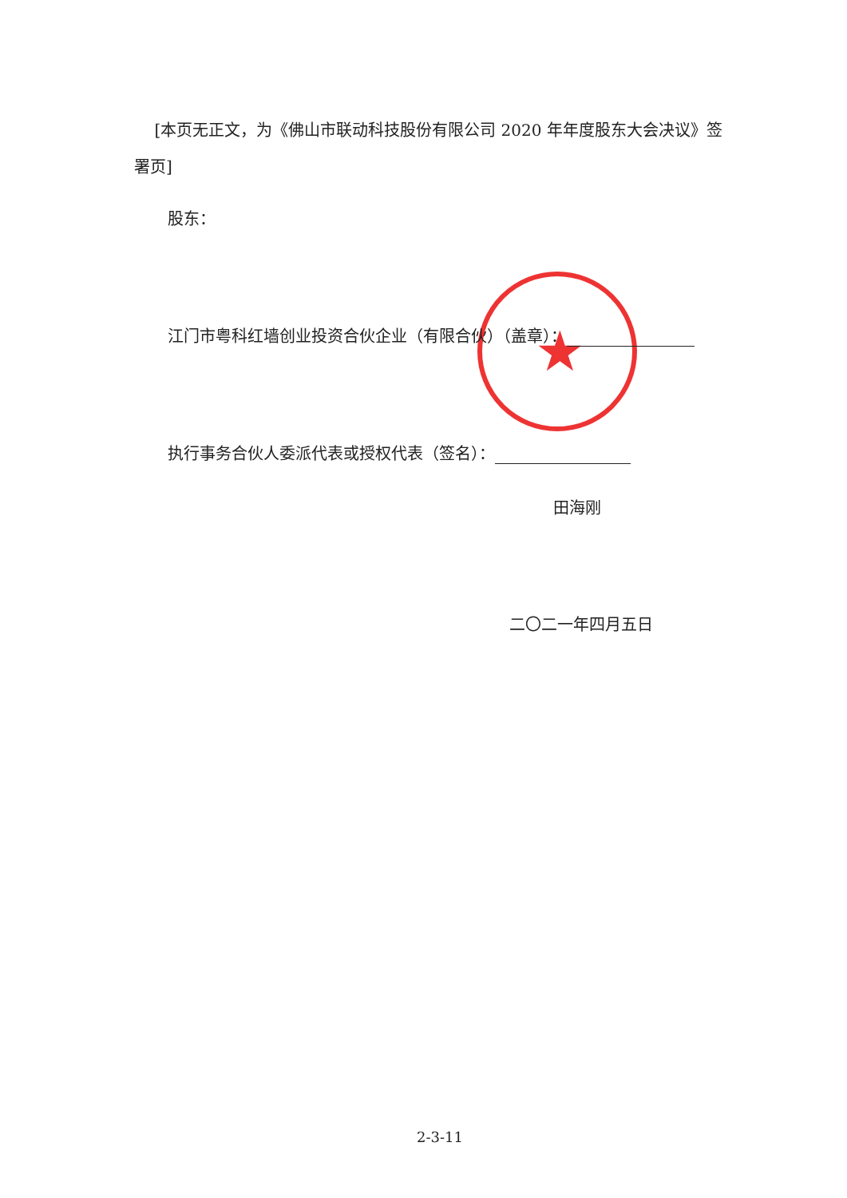[本页无正文，为《佛山市联动科技股份有限公司 2020 年年度股东大会决议》签署页]
股东：
★
江门市粤科红墙创业投资合伙企业（有限合伙）（盖章）：
执行事务合伙人委派代表或授权代表（签名）：
田海刚
二〇二一年四月五日
2-3-11